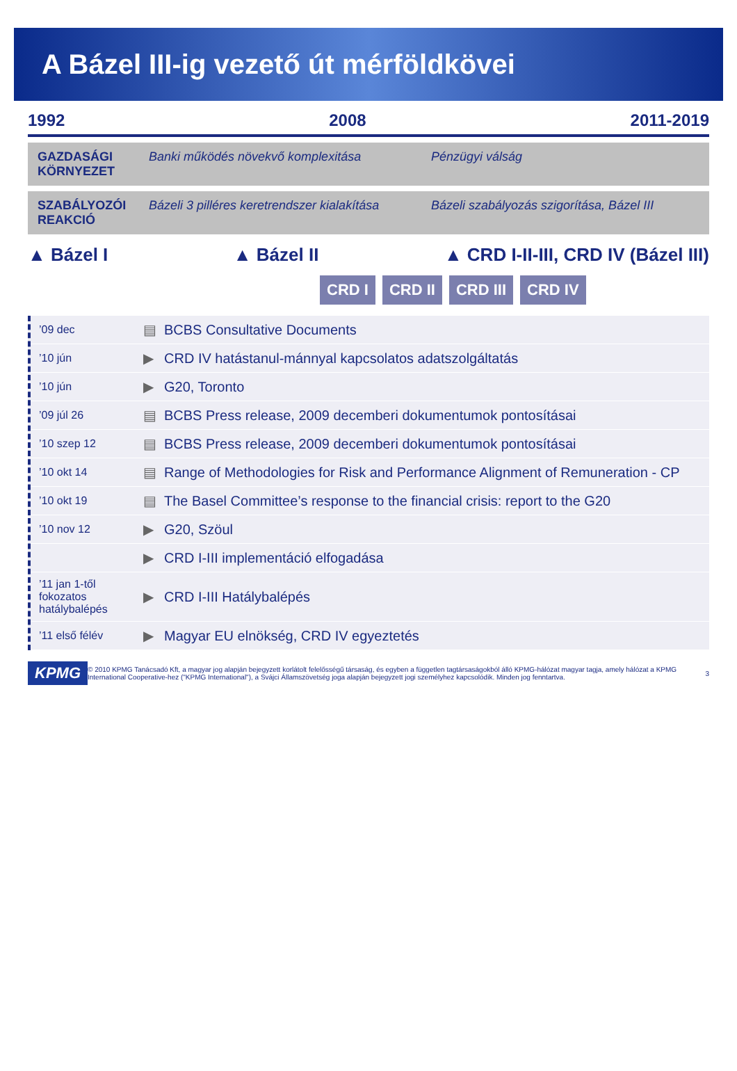A Bázel III-ig vezető út mérföldkövei
1992 2008 2011-2019
GAZDASÁGI KÖRNYEZET Banki működés növekvő komplexitása Pénzügyi válság
SZABÁLYOZÓI REAKCIÓ Bázeli 3 pilléres keretrendszer kialakítása Bázeli szabályozás szigorítása, Bázel III
▲ Bázel I ▲ Bázel II ▲ CRD I-II-III, CRD IV (Bázel III)
CRD I CRD II CRD III CRD IV
’09 dec ▤ BCBS Consultative Documents
’10 jún ▶ CRD IV hatástanul-mánnyal kapcsolatos adatszolgáltatás
’10 jún ▶ G20, Toronto
’09 júl 26 ▤ BCBS Press release, 2009 decemberi dokumentumok pontosításai
’10 szep 12 ▤ BCBS Press release, 2009 decemberi dokumentumok pontosításai
’10 okt 14 ▤ Range of Methodologies for Risk and Performance Alignment of Remuneration - CP
’10 okt 19 ▤ The Basel Committee’s response to the financial crisis: report to the G20
’10 nov 12 ▶ G20, Szöul
▶ CRD I-III implementáció elfogadása
’11 jan 1-től fokozatos hatálybalépés ▶ CRD I-III Hatálybalépés
’11 első félév ▶ Magyar EU elnökség, CRD IV egyeztetés
KPMG © 2010 KPMG Tanácsadó Kft, a magyar jog alapján bejegyzett korlátolt felelősségű társaság, és egyben a független tagtársaságokból álló KPMG-hálózat magyar tagja, amely hálózat a KPMG International Cooperative-hez ("KPMG International"), a Svájci Államszövetség joga alapján bejegyzett jogi személyhez kapcsolódik. Minden jog fenntartva. 3